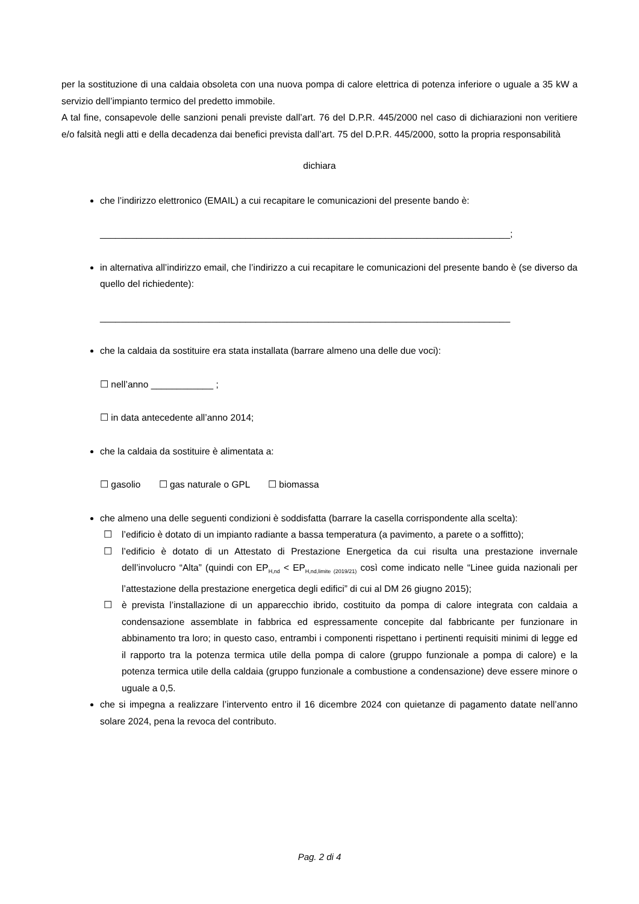per la sostituzione di una caldaia obsoleta con una nuova pompa di calore elettrica di potenza inferiore o uguale a 35 kW a servizio dell’impianto termico del predetto immobile.
A tal fine, consapevole delle sanzioni penali previste dall’art. 76 del D.P.R. 445/2000 nel caso di dichiarazioni non veritiere e/o falsità negli atti e della decadenza dai benefici prevista dall’art. 75 del D.P.R. 445/2000, sotto la propria responsabilità
dichiara
che l’indirizzo elettronico (EMAIL) a cui recapitare le comunicazioni del presente bando è:
_______________________________________________________________________________;
in alternativa all’indirizzo email, che l’indirizzo a cui recapitare le comunicazioni del presente bando è (se diverso da quello del richiedente):
_______________________________________________________________________________
che la caldaia da sostituire era stata installata (barrare almeno una delle due voci):
☐ nell’anno ____________ ;
☐ in data antecedente all’anno 2014;
che la caldaia da sostituire è alimentata a:
☐ gasolio ☐ gas naturale o GPL ☐ biomassa
che almeno una delle seguenti condizioni è soddisfatta (barrare la casella corrispondente alla scelta):
☐ l’edificio è dotato di un impianto radiante a bassa temperatura (a pavimento, a parete o a soffitto);
☐ l’edificio è dotato di un Attestato di Prestazione Energetica da cui risulta una prestazione invernale dell’involucro “Alta” (quindi con EP<sub>H,nd</sub> < EP<sub>H,nd,limite (2019/21)</sub> così come indicato nelle “Linee guida nazionali per l’attestazione della prestazione energetica degli edifici” di cui al DM 26 giugno 2015);
☐ è prevista l’installazione di un apparecchio ibrido, costituito da pompa di calore integrata con caldaia a condensazione assemblate in fabbrica ed espressamente concepite dal fabbricante per funzionare in abbinamento tra loro; in questo caso, entrambi i componenti rispettano i pertinenti requisiti minimi di legge ed il rapporto tra la potenza termica utile della pompa di calore (gruppo funzionale a pompa di calore) e la potenza termica utile della caldaia (gruppo funzionale a combustione a condensazione) deve essere minore o uguale a 0,5.
che si impegna a realizzare l’intervento entro il 16 dicembre 2024 con quietanze di pagamento datate nell’anno solare 2024, pena la revoca del contributo.
Pag. 2 di 4